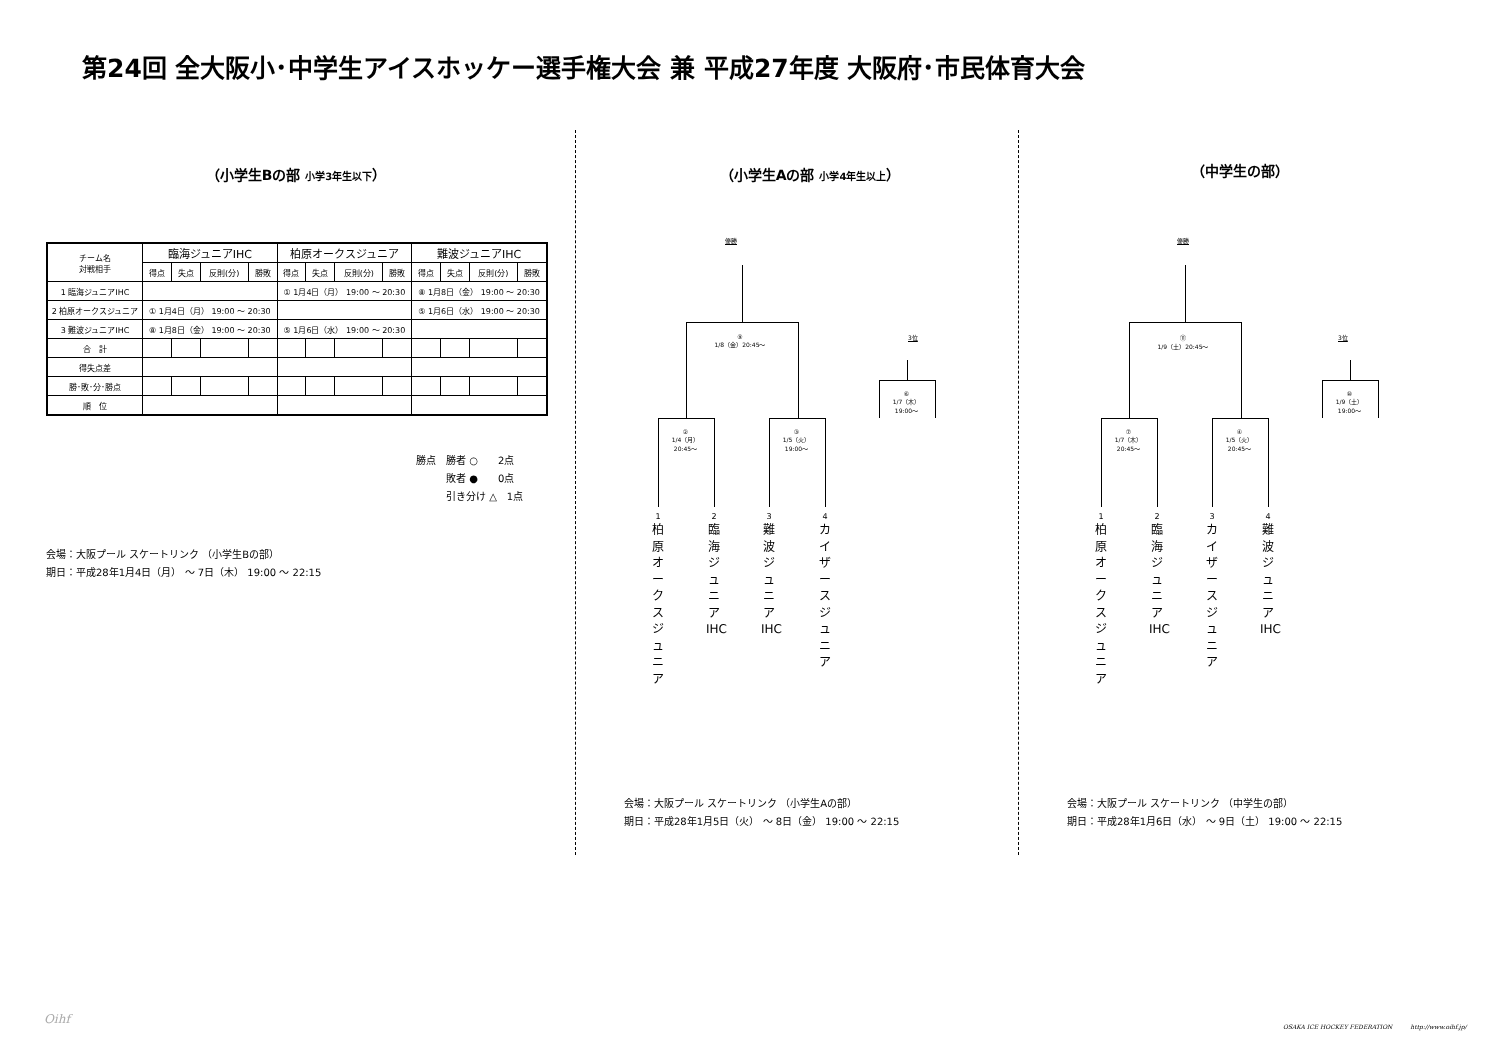第24回 全大阪小･中学生アイスホッケー選手権大会 兼 平成27年度 大阪府･市民体育大会
（小学生Bの部 小学3年生以下）
| チーム名 対戦相手 | 臨海ジュニアIHC | | | | 柏原オークスジュニア | | | | 難波ジュニアIHC | | | |
| --- | --- | --- | --- | --- | --- | --- | --- | --- | --- | --- | --- | --- |
| | 得点 | 失点 | 反則(分) | 勝敗 | 得点 | 失点 | 反則(分) | 勝敗 | 得点 | 失点 | 反則(分) | 勝敗 |
| 1 臨海ジュニアIHC | | | | | ① 1月4日（月） 19:00 ～ 20:30 | | | | ⑧ 1月8日（金） 19:00 ～ 20:30 | | | |
| 2 柏原オークスジュニア | ① 1月4日（月） 19:00 ～ 20:30 | | | | | | | | ⑤ 1月6日（水） 19:00 ～ 20:30 | | | |
| 3 難波ジュニアIHC | ⑧ 1月8日（金） 19:00 ～ 20:30 | | | | ⑤ 1月6日（水） 19:00 ～ 20:30 | | | | | | | |
| 合 計 | | | | | | | | | | | | |
| 得失点差 | | | | | | | | | | | | |
| 勝･敗･分･勝点 | | | | | | | | | | | | |
| 順 位 | | | | | | | | | | | | |
勝点　勝者 ○　　2点
　　　敗者 ●　　0点
　　　引き分け △　1点
会場：大阪プール スケートリンク （小学生Bの部）
期日：平成28年1月4日（月） ～ 7日（木） 19:00 ～ 22:15
（小学生Aの部 小学4年生以上）
優勝
⑨
1/8（金）20:45～
3位
⑥
1/7（木）
19:00～
②
1/4（月）
20:45～
③
1/5（火）
19:00～
1 2 3 4
柏原オークスジュニア
臨海ジュニアIHC
難波ジュニアIHC
カイザースジュニア
会場：大阪プール スケートリンク （小学生Aの部）
期日：平成28年1月5日（火） ～ 8日（金） 19:00 ～ 22:15
（中学生の部）
優勝
⑪
1/9（土）20:45～
3位
⑩
1/9（土）
19:00～
⑦
1/7（木）
20:45～
④
1/5（火）
20:45～
1 2 3 4
柏原オークスジュニア
臨海ジュニアIHC
カイザースジュニア
難波ジュニアIHC
会場：大阪プール スケートリンク （中学生の部）
期日：平成28年1月6日（水） ～ 9日（土） 19:00 ～ 22:15
Oihf
OSAKA ICE HOCKEY FEDERATION　　　http://www.oihf.jp/